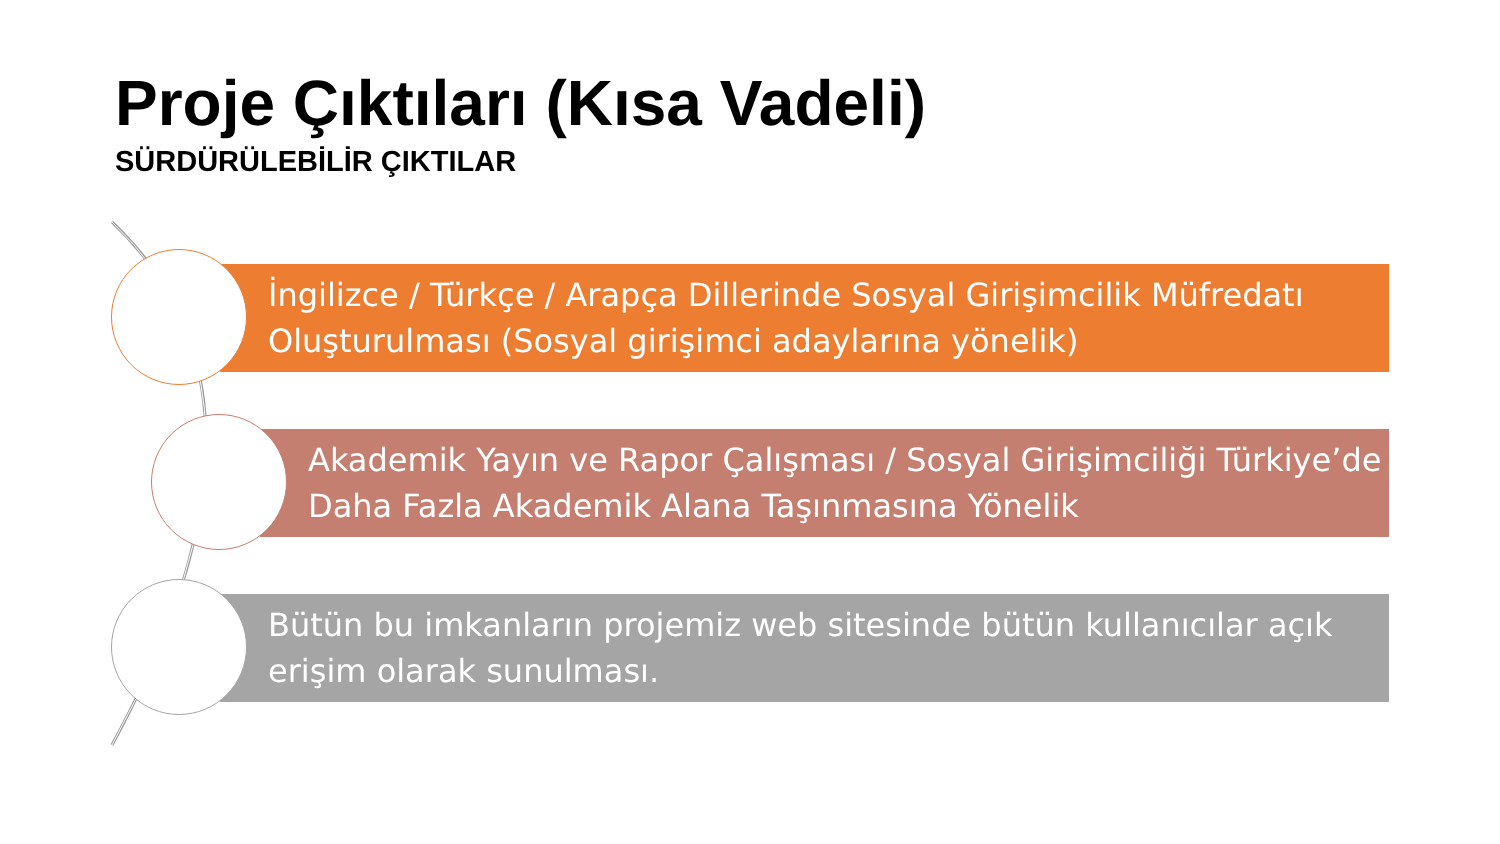Proje Çıktıları (Kısa Vadeli)
SÜRDÜRÜLEBİLİR ÇIKTILAR
İngilizce / Türkçe / Arapça Dillerinde Sosyal Girişimcilik Müfredatı Oluşturulması (Sosyal girişimci adaylarına yönelik)
Akademik Yayın ve Rapor Çalışması / Sosyal Girişimciliği Türkiye’de Daha Fazla Akademik Alana Taşınmasına Yönelik
Bütün bu imkanların projemiz web sitesinde bütün kullanıcılar açık erişim olarak sunulması.